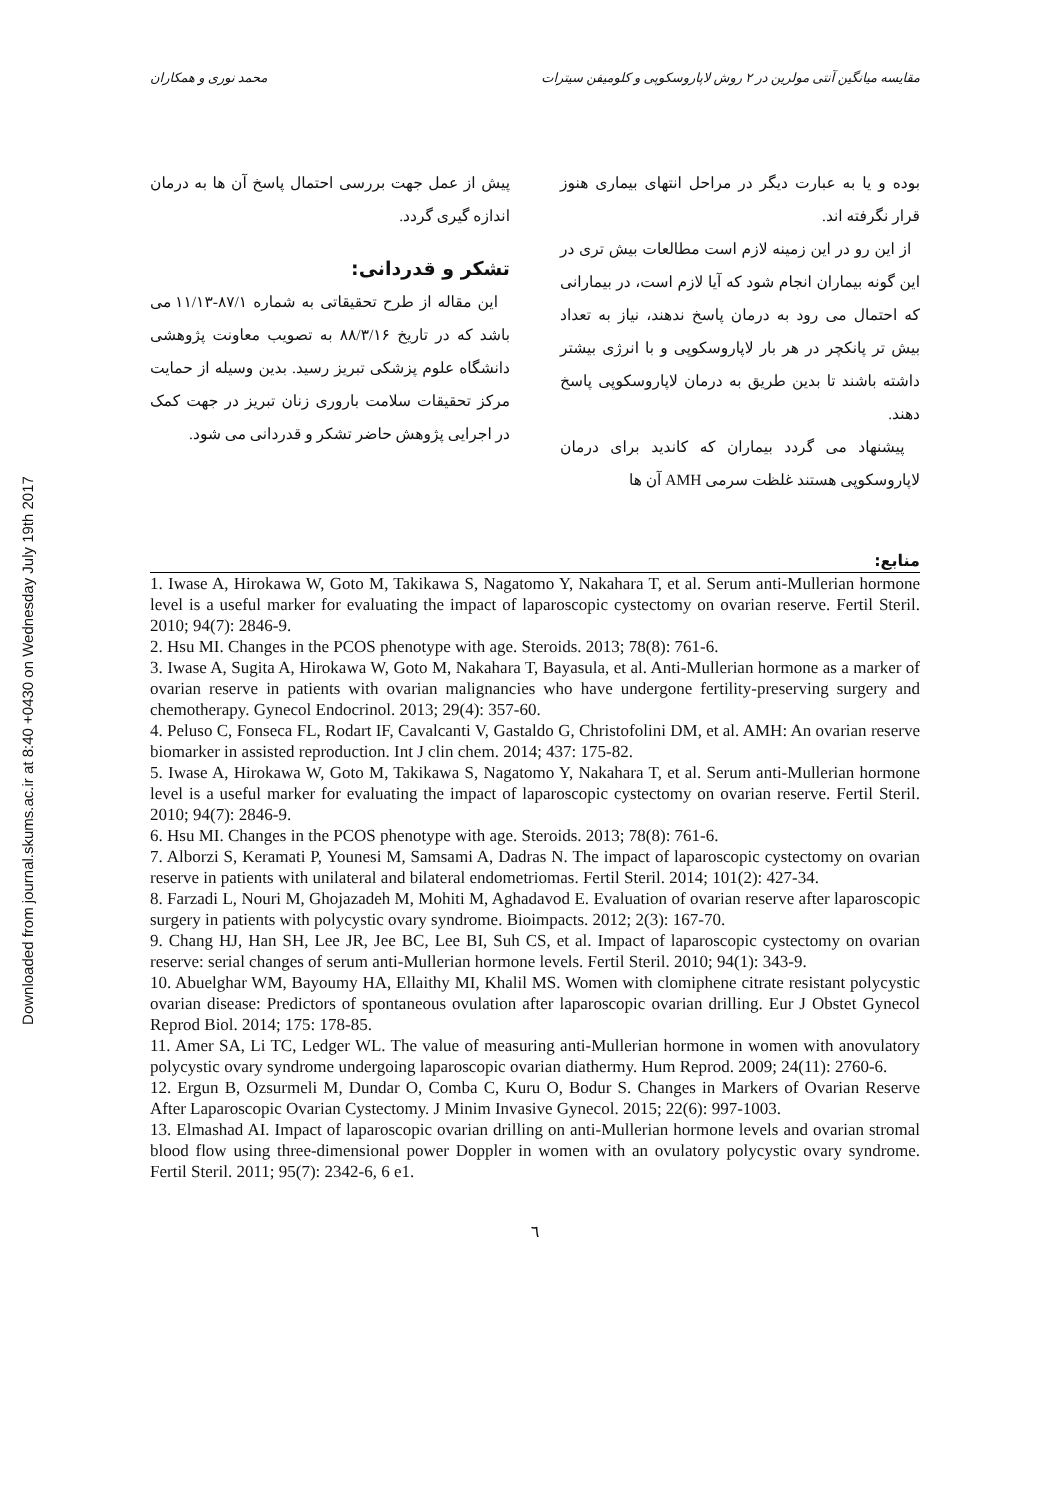Downloaded from journal.skums.ac.ir at 8:40 +0430 on Wednesday July 19th 2017
مقایسه میانگین آنتی مولرین در ۲ روش لاپاروسکوپی و کلومیفن سیترات محمد نوری و همکاران
بوده و یا به عبارت دیگر در مراحل انتهای بیماری هنوز قرار نگرفته اند.
از این رو در این زمینه لازم است مطالعات بیش تری در این گونه بیماران انجام شود که آیا لازم است، در بیمارانی که احتمال می رود به درمان پاسخ ندهند، نیاز به تعداد بیش تر پانکچر در هر بار لاپاروسکوپی و با انرژی بیشتر داشته باشند تا بدین طریق به درمان لاپاروسکوپی پاسخ دهند.
پیشنهاد می گردد بیماران که کاندید برای درمان لاپاروسکوپی هستند غلظت سرمی AMH آن ها
پیش از عمل جهت بررسی احتمال پاسخ آن ها به درمان اندازه گیری گردد.
تشکر و قدردانی:
این مقاله از طرح تحقیقاتی به شماره ۸۷/۱-۱۱/۱۳ می باشد که در تاریخ ۸۸/۳/۱۶ به تصویب معاونت پژوهشی دانشگاه علوم پزشکی تبریز رسید. بدین وسیله از حمایت مرکز تحقیقات سلامت باروری زنان تبریز در جهت کمک در اجرایی پژوهش حاضر تشکر و قدردانی می شود.
منابع:
1. Iwase A, Hirokawa W, Goto M, Takikawa S, Nagatomo Y, Nakahara T, et al. Serum anti-Mullerian hormone level is a useful marker for evaluating the impact of laparoscopic cystectomy on ovarian reserve. Fertil Steril. 2010; 94(7): 2846-9.
2. Hsu MI. Changes in the PCOS phenotype with age. Steroids. 2013; 78(8): 761-6.
3. Iwase A, Sugita A, Hirokawa W, Goto M, Nakahara T, Bayasula, et al. Anti-Mullerian hormone as a marker of ovarian reserve in patients with ovarian malignancies who have undergone fertility-preserving surgery and chemotherapy. Gynecol Endocrinol. 2013; 29(4): 357-60.
4. Peluso C, Fonseca FL, Rodart IF, Cavalcanti V, Gastaldo G, Christofolini DM, et al. AMH: An ovarian reserve biomarker in assisted reproduction. Int J clin chem. 2014; 437: 175-82.
5. Iwase A, Hirokawa W, Goto M, Takikawa S, Nagatomo Y, Nakahara T, et al. Serum anti-Mullerian hormone level is a useful marker for evaluating the impact of laparoscopic cystectomy on ovarian reserve. Fertil Steril. 2010; 94(7): 2846-9.
6. Hsu MI. Changes in the PCOS phenotype with age. Steroids. 2013; 78(8): 761-6.
7. Alborzi S, Keramati P, Younesi M, Samsami A, Dadras N. The impact of laparoscopic cystectomy on ovarian reserve in patients with unilateral and bilateral endometriomas. Fertil Steril. 2014; 101(2): 427-34.
8. Farzadi L, Nouri M, Ghojazadeh M, Mohiti M, Aghadavod E. Evaluation of ovarian reserve after laparoscopic surgery in patients with polycystic ovary syndrome. Bioimpacts. 2012; 2(3): 167-70.
9. Chang HJ, Han SH, Lee JR, Jee BC, Lee BI, Suh CS, et al. Impact of laparoscopic cystectomy on ovarian reserve: serial changes of serum anti-Mullerian hormone levels. Fertil Steril. 2010; 94(1): 343-9.
10. Abuelghar WM, Bayoumy HA, Ellaithy MI, Khalil MS. Women with clomiphene citrate resistant polycystic ovarian disease: Predictors of spontaneous ovulation after laparoscopic ovarian drilling. Eur J Obstet Gynecol Reprod Biol. 2014; 175: 178-85.
11. Amer SA, Li TC, Ledger WL. The value of measuring anti-Mullerian hormone in women with anovulatory polycystic ovary syndrome undergoing laparoscopic ovarian diathermy. Hum Reprod. 2009; 24(11): 2760-6.
12. Ergun B, Ozsurmeli M, Dundar O, Comba C, Kuru O, Bodur S. Changes in Markers of Ovarian Reserve After Laparoscopic Ovarian Cystectomy. J Minim Invasive Gynecol. 2015; 22(6): 997-1003.
13. Elmashad AI. Impact of laparoscopic ovarian drilling on anti-Mullerian hormone levels and ovarian stromal blood flow using three-dimensional power Doppler in women with an ovulatory polycystic ovary syndrome. Fertil Steril. 2011; 95(7): 2342-6, 6 e1.
٦